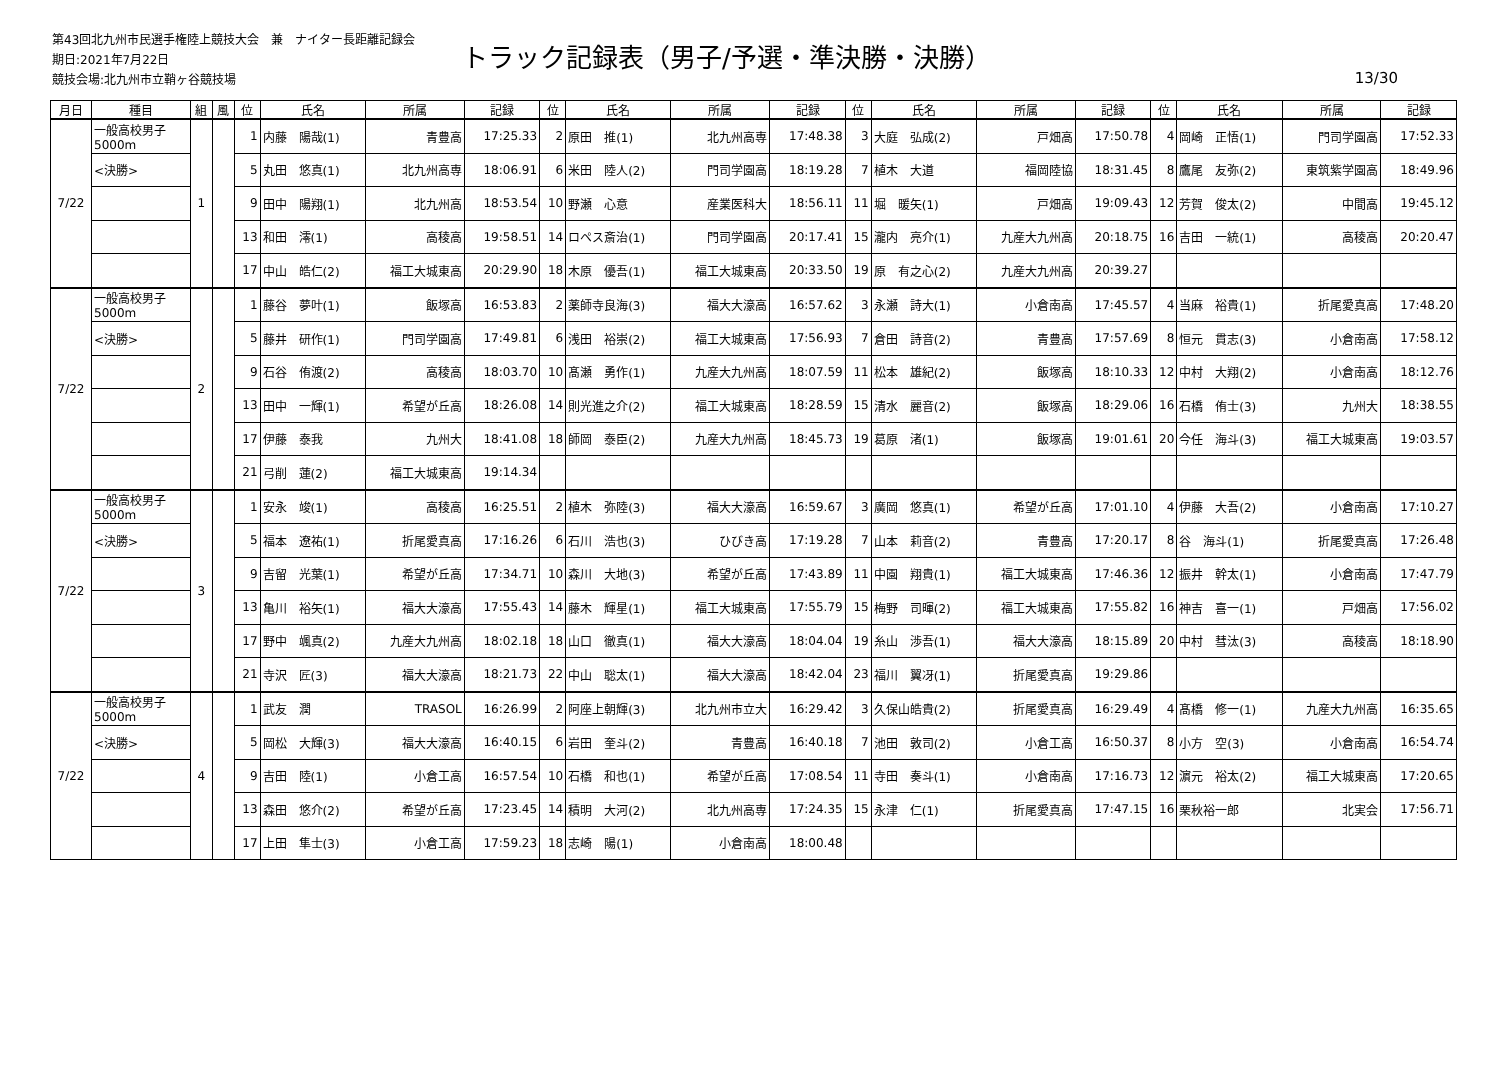第43回北九州市民選手権陸上競技大会　兼　ナイター長距離記録会
期日:2021年7月22日
競技会場:北九州市立鞘ヶ谷競技場
トラック記録表（男子/予選・準決勝・決勝）
13/30
| 月日 | 種目 | 組 | 風 | 位 | 氏名 | 所属 | 記録 | 位 | 氏名 | 所属 | 記録 | 位 | 氏名 | 所属 | 記録 | 位 | 氏名 | 所属 | 記録 |
| --- | --- | --- | --- | --- | --- | --- | --- | --- | --- | --- | --- | --- | --- | --- | --- | --- | --- | --- | --- |
| 7/22 | 一般高校男子 5000m | 1 | | 1 | 内藤 陽哉(1) | 青豊高 | 17:25.33 | 2 | 原田 推(1) | 北九州高専 | 17:48.38 | 3 | 大庭 弘成(2) | 戸畑高 | 17:50.78 | 4 | 岡崎 正悟(1) | 門司学園高 | 17:52.33 |
| | <決勝> | | | 5 | 丸田 悠真(1) | 北九州高専 | 18:06.91 | 6 | 米田 陸人(2) | 門司学園高 | 18:19.28 | 7 | 植木 大道 | 福岡陸協 | 18:31.45 | 8 | 鷹尾 友弥(2) | 東筑紫学園高 | 18:49.96 |
| | | | | 9 | 田中 陽翔(1) | 北九州高 | 18:53.54 | 10 | 野瀬 心意 | 産業医科大 | 18:56.11 | 11 | 堀 暖矢(1) | 戸畑高 | 19:09.43 | 12 | 芳賀 俊太(2) | 中間高 | 19:45.12 |
| | | | | 13 | 和田 澪(1) | 高稜高 | 19:58.51 | 14 | ロペス斎治(1) | 門司学園高 | 20:17.41 | 15 | 瀧内 亮介(1) | 九産大九州高 | 20:18.75 | 16 | 吉田 一統(1) | 高稜高 | 20:20.47 |
| | | | | 17 | 中山 皓仁(2) | 福工大城東高 | 20:29.90 | 18 | 木原 優吾(1) | 福工大城東高 | 20:33.50 | 19 | 原 有之心(2) | 九産大九州高 | 20:39.27 | | | | |
| 7/22 | 一般高校男子 5000m | 2 | | 1 | 藤谷 夢叶(1) | 飯塚高 | 16:53.83 | 2 | 薬師寺良海(3) | 福大大濠高 | 16:57.62 | 3 | 永瀬 詩大(1) | 小倉南高 | 17:45.57 | 4 | 当麻 裕貴(1) | 折尾愛真高 | 17:48.20 |
| | <決勝> | | | 5 | 藤井 研作(1) | 門司学園高 | 17:49.81 | 6 | 浅田 裕崇(2) | 福工大城東高 | 17:56.93 | 7 | 倉田 詩音(2) | 青豊高 | 17:57.69 | 8 | 恒元 貫志(3) | 小倉南高 | 17:58.12 |
| | | | | 9 | 石谷 侑渡(2) | 高稜高 | 18:03.70 | 10 | 髙瀬 勇作(1) | 九産大九州高 | 18:07.59 | 11 | 松本 雄紀(2) | 飯塚高 | 18:10.33 | 12 | 中村 大翔(2) | 小倉南高 | 18:12.76 |
| | | | | 13 | 田中 一輝(1) | 希望が丘高 | 18:26.08 | 14 | 則光進之介(2) | 福工大城東高 | 18:28.59 | 15 | 清水 麗音(2) | 飯塚高 | 18:29.06 | 16 | 石橋 侑士(3) | 九州大 | 18:38.55 |
| | | | | 17 | 伊藤 泰我 | 九州大 | 18:41.08 | 18 | 師岡 泰臣(2) | 九産大九州高 | 18:45.73 | 19 | 葛原 渚(1) | 飯塚高 | 19:01.61 | 20 | 今任 海斗(3) | 福工大城東高 | 19:03.57 |
| | | | | 21 | 弓削 蓮(2) | 福工大城東高 | 19:14.34 | | | | | | | | | | | | |
| 7/22 | 一般高校男子 5000m | 3 | | 1 | 安永 竣(1) | 高稜高 | 16:25.51 | 2 | 植木 弥陸(3) | 福大大濠高 | 16:59.67 | 3 | 廣岡 悠真(1) | 希望が丘高 | 17:01.10 | 4 | 伊藤 大吾(2) | 小倉南高 | 17:10.27 |
| | <決勝> | | | 5 | 福本 遼祐(1) | 折尾愛真高 | 17:16.26 | 6 | 石川 浩也(3) | ひびき高 | 17:19.28 | 7 | 山本 莉音(2) | 青豊高 | 17:20.17 | 8 | 谷 海斗(1) | 折尾愛真高 | 17:26.48 |
| | | | | 9 | 吉留 光葉(1) | 希望が丘高 | 17:34.71 | 10 | 森川 大地(3) | 希望が丘高 | 17:43.89 | 11 | 中園 翔貴(1) | 福工大城東高 | 17:46.36 | 12 | 振井 幹太(1) | 小倉南高 | 17:47.79 |
| | | | | 13 | 亀川 裕矢(1) | 福大大濠高 | 17:55.43 | 14 | 藤木 輝星(1) | 福工大城東高 | 17:55.79 | 15 | 梅野 司暉(2) | 福工大城東高 | 17:55.82 | 16 | 神吉 喜一(1) | 戸畑高 | 17:56.02 |
| | | | | 17 | 野中 颯真(2) | 九産大九州高 | 18:02.18 | 18 | 山口 徹真(1) | 福大大濠高 | 18:04.04 | 19 | 糸山 渉吾(1) | 福大大濠高 | 18:15.89 | 20 | 中村 彗汰(3) | 高稜高 | 18:18.90 |
| | | | | 21 | 寺沢 匠(3) | 福大大濠高 | 18:21.73 | 22 | 中山 聡太(1) | 福大大濠高 | 18:42.04 | 23 | 福川 翼冴(1) | 折尾愛真高 | 19:29.86 | | | | |
| 7/22 | 一般高校男子 5000m | 4 | | 1 | 武友 潤 | TRASOL | 16:26.99 | 2 | 阿座上朝輝(3) | 北九州市立大 | 16:29.42 | 3 | 久保山皓貴(2) | 折尾愛真高 | 16:29.49 | 4 | 髙橋 修一(1) | 九産大九州高 | 16:35.65 |
| | <決勝> | | | 5 | 岡松 大輝(3) | 福大大濠高 | 16:40.15 | 6 | 岩田 奎斗(2) | 青豊高 | 16:40.18 | 7 | 池田 敦司(2) | 小倉工高 | 16:50.37 | 8 | 小方 空(3) | 小倉南高 | 16:54.74 |
| | | | | 9 | 吉田 陸(1) | 小倉工高 | 16:57.54 | 10 | 石橋 和也(1) | 希望が丘高 | 17:08.54 | 11 | 寺田 奏斗(1) | 小倉南高 | 17:16.73 | 12 | 濵元 裕太(2) | 福工大城東高 | 17:20.65 |
| | | | | 13 | 森田 悠介(2) | 希望が丘高 | 17:23.45 | 14 | 積明 大河(2) | 北九州高専 | 17:24.35 | 15 | 永津 仁(1) | 折尾愛真高 | 17:47.15 | 16 | 栗秋裕一郎 | 北実会 | 17:56.71 |
| | | | | 17 | 上田 隼士(3) | 小倉工高 | 17:59.23 | 18 | 志崎 陽(1) | 小倉南高 | 18:00.48 | | | | | | | | |